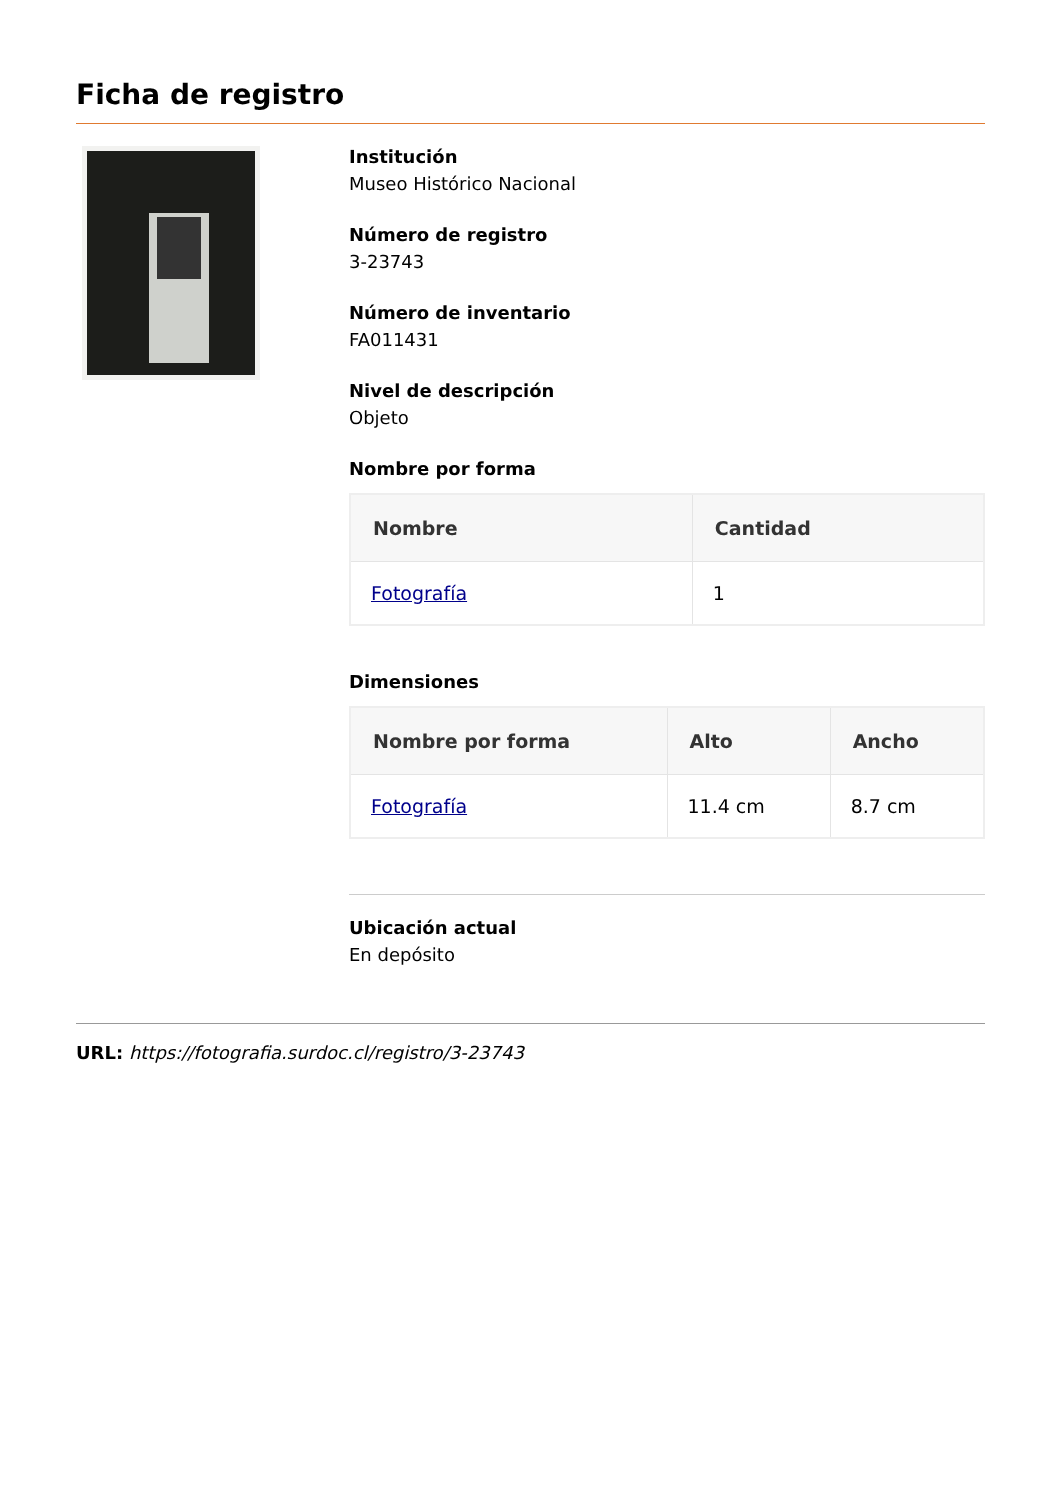Ficha de registro
Institución
Museo Histórico Nacional
Número de registro
3-23743
Número de inventario
FA011431
Nivel de descripción
Objeto
Nombre por forma
| Nombre | Cantidad |
| --- | --- |
| Fotografía | 1 |
Dimensiones
| Nombre por forma | Alto | Ancho |
| --- | --- | --- |
| Fotografía | 11.4 cm | 8.7 cm |
Ubicación actual
En depósito
URL: https://fotografia.surdoc.cl/registro/3-23743